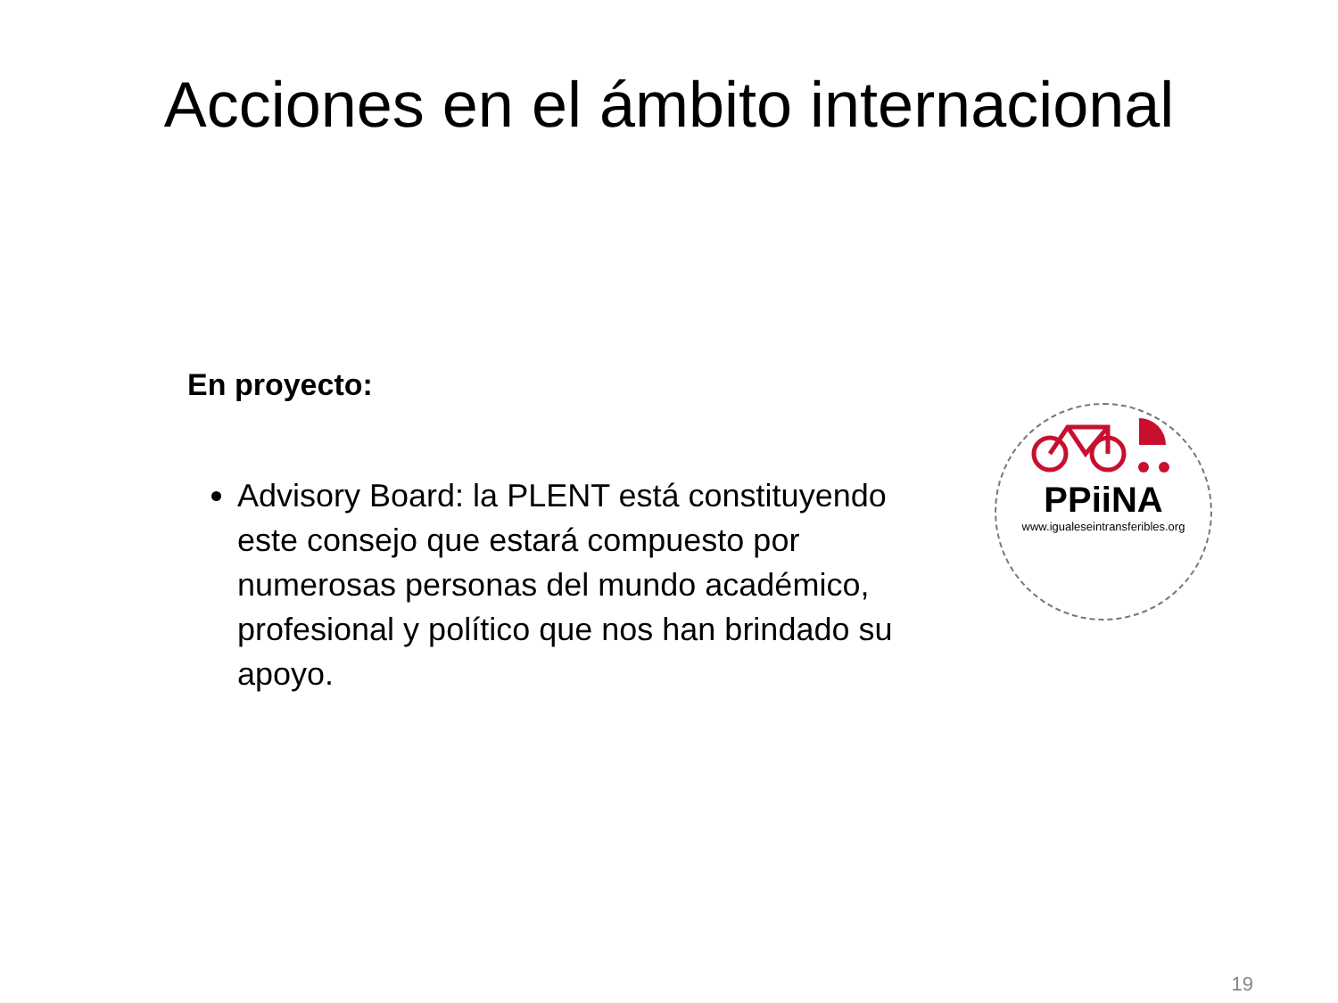Acciones en el ámbito internacional
En proyecto:
Advisory Board: la PLENT está constituyendo este consejo que estará compuesto por numerosas personas del mundo académico, profesional y político que nos han brindado su apoyo.
PPiiNA
www.igualeseintransferibles.org
19